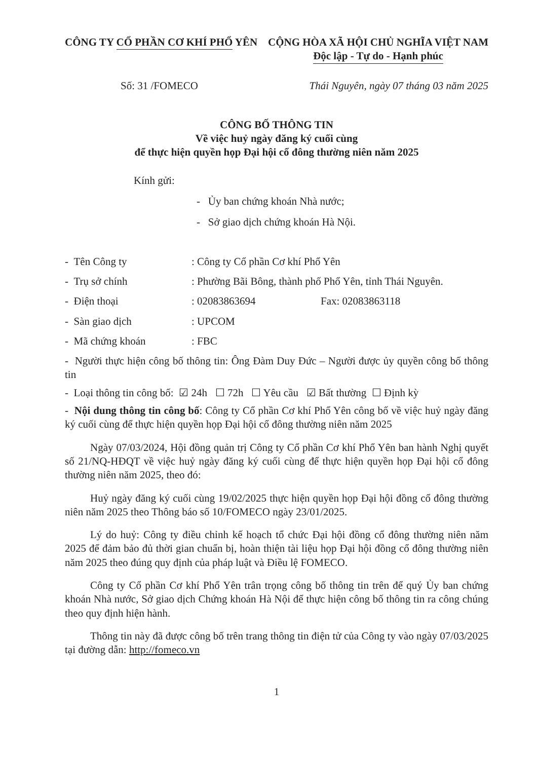CÔNG TY CỔ PHẦN CƠ KHÍ PHỔ YÊN CỘNG HÒA XÃ HỘI CHỦ NGHĨA VIỆT NAM
Độc lập - Tự do - Hạnh phúc
Số: 31 /FOMECO Thái Nguyên, ngày 07 tháng 03 năm 2025
CÔNG BỐ THÔNG TIN
Về việc huỷ ngày đăng ký cuối cùng
để thực hiện quyền họp Đại hội cổ đông thường niên năm 2025
Kính gửi:
- Ủy ban chứng khoán Nhà nước;
- Sở giao dịch chứng khoán Hà Nội.
- Tên Công ty: Công ty Cổ phần Cơ khí Phổ Yên
- Trụ sở chính: Phường Bãi Bông, thành phố Phổ Yên, tỉnh Thái Nguyên.
- Điện thoại: 02083863694 Fax: 02083863118
- Sàn giao dịch: UPCOM
- Mã chứng khoán: FBC
- Người thực hiện công bố thông tin: Ông Đàm Duy Đức – Người được ủy quyền công bố thông tin
- Loại thông tin công bố: ☑ 24h ☐ 72h ☐ Yêu cầu ☑ Bất thường ☐ Định kỳ
- Nội dung thông tin công bố: Công ty Cổ phần Cơ khí Phổ Yên công bố về việc huỷ ngày đăng ký cuối cùng để thực hiện quyền họp Đại hội cổ đông thường niên năm 2025
Ngày 07/03/2024, Hội đồng quản trị Công ty Cổ phần Cơ khí Phổ Yên ban hành Nghị quyết số 21/NQ-HĐQT về việc huỷ ngày đăng ký cuối cùng để thực hiện quyền họp Đại hội cổ đông thường niên năm 2025, theo đó:
Huỷ ngày đăng ký cuối cùng 19/02/2025 thực hiện quyền họp Đại hội đồng cổ đông thường niên năm 2025 theo Thông báo số 10/FOMECO ngày 23/01/2025.
Lý do huỷ: Công ty điều chỉnh kế hoạch tổ chức Đại hội đồng cổ đông thường niên năm 2025 để đảm bảo đủ thời gian chuẩn bị, hoàn thiện tài liệu họp Đại hội đồng cổ đông thường niên năm 2025 theo đúng quy định của pháp luật và Điều lệ FOMECO.
Công ty Cổ phần Cơ khí Phổ Yên trân trọng công bố thông tin trên để quý Ủy ban chứng khoán Nhà nước, Sở giao dịch Chứng khoán Hà Nội để thực hiện công bố thông tin ra công chúng theo quy định hiện hành.
Thông tin này đã được công bố trên trang thông tin điện tử của Công ty vào ngày 07/03/2025 tại đường dẫn: http://fomeco.vn
1